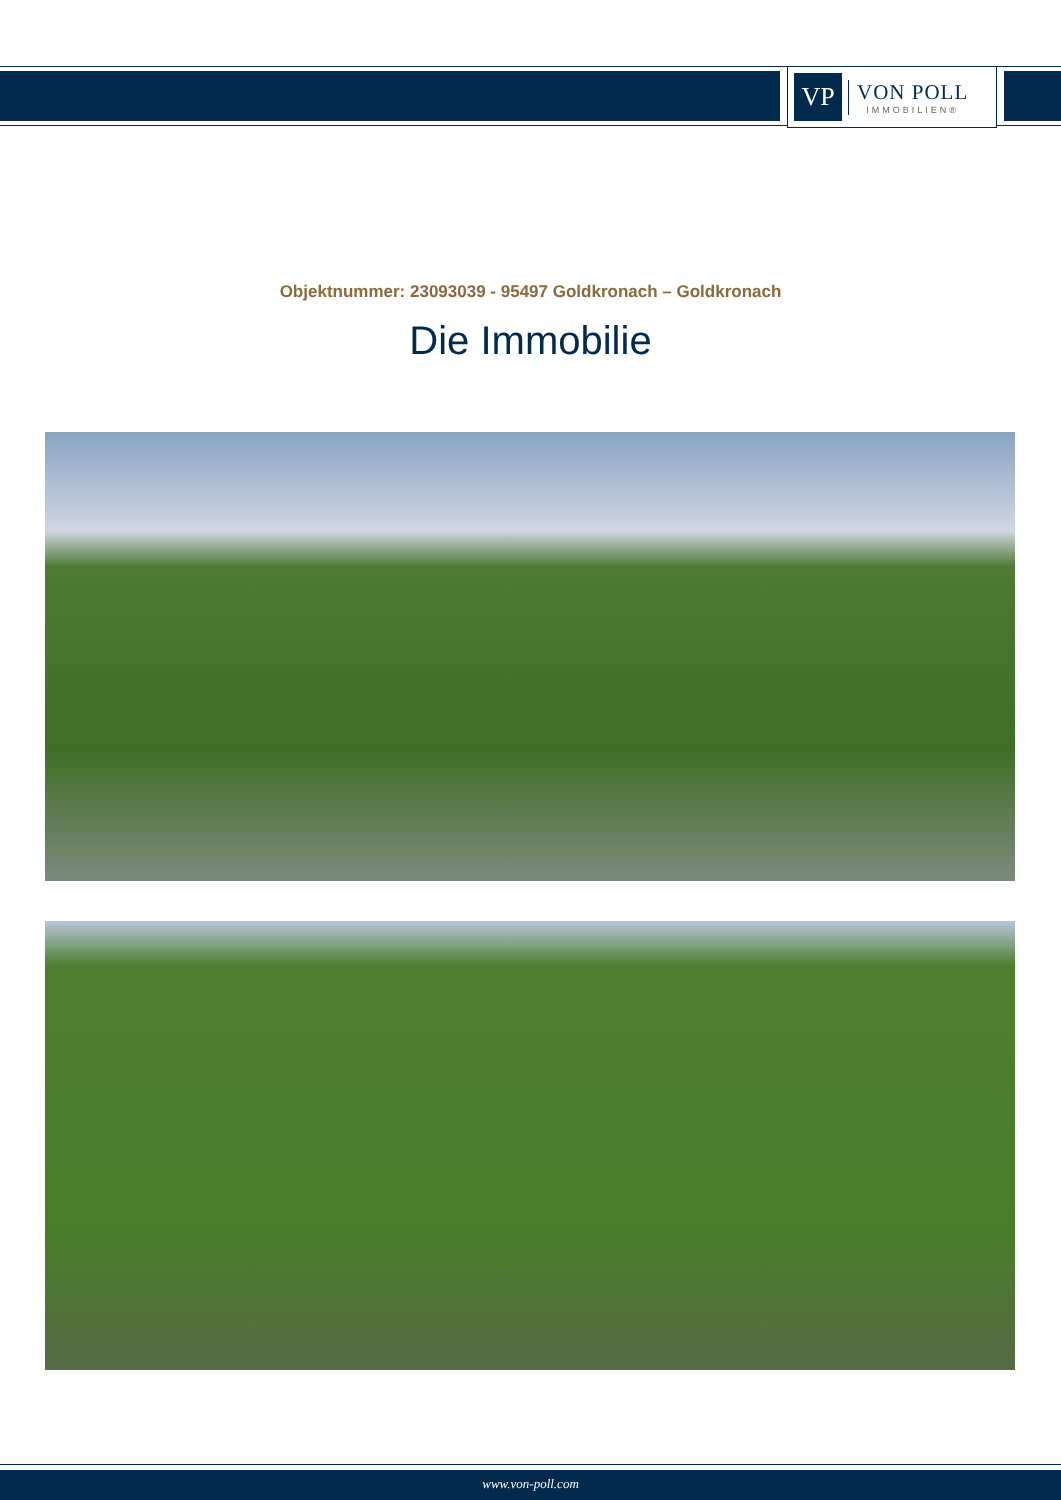VP
VON POLL
IMMOBILIEN®
Objektnummer: 23093039 - 95497 Goldkronach – Goldkronach
Die Immobilie
www.von-poll.com